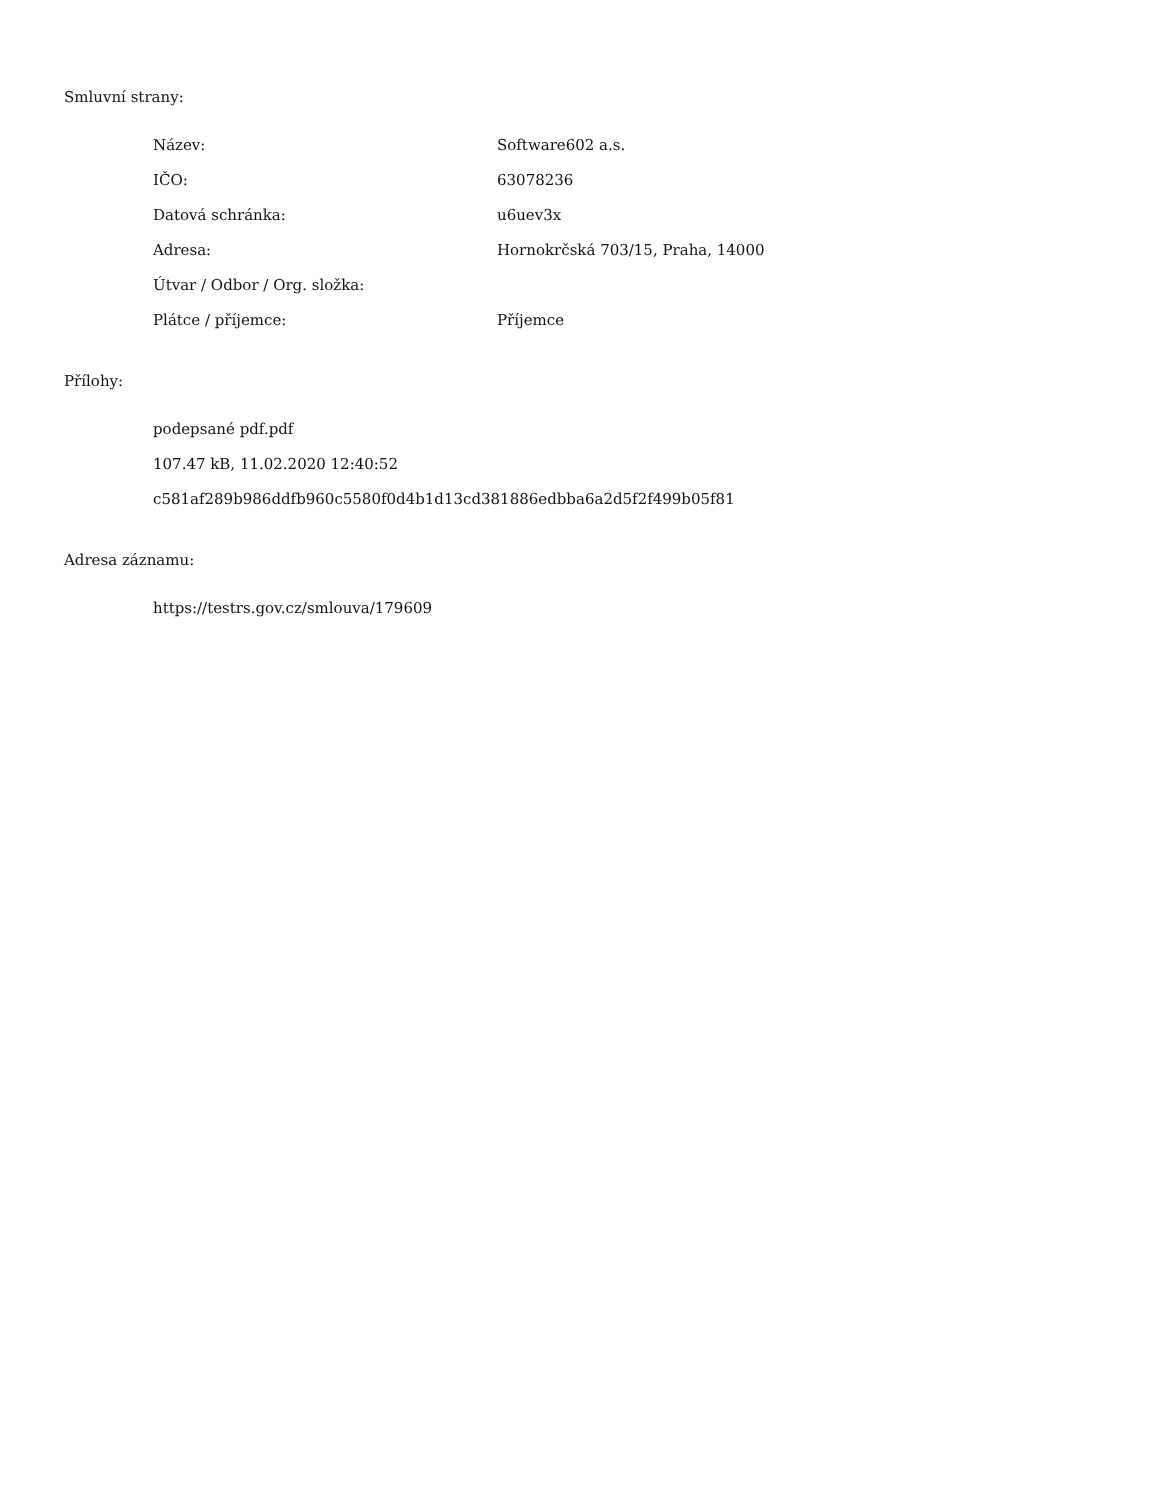Smluvní strany:
| Název: | Software602 a.s. |
| IČO: | 63078236 |
| Datová schránka: | u6uev3x |
| Adresa: | Hornokrčská 703/15, Praha, 14000 |
| Útvar / Odbor / Org. složka: | |
| Plátce / příjemce: | Příjemce |
Přílohy:
podepsané pdf.pdf
107.47 kB, 11.02.2020 12:40:52
c581af289b986ddfb960c5580f0d4b1d13cd381886edbba6a2d5f2f499b05f81
Adresa záznamu:
https://testrs.gov.cz/smlouva/179609